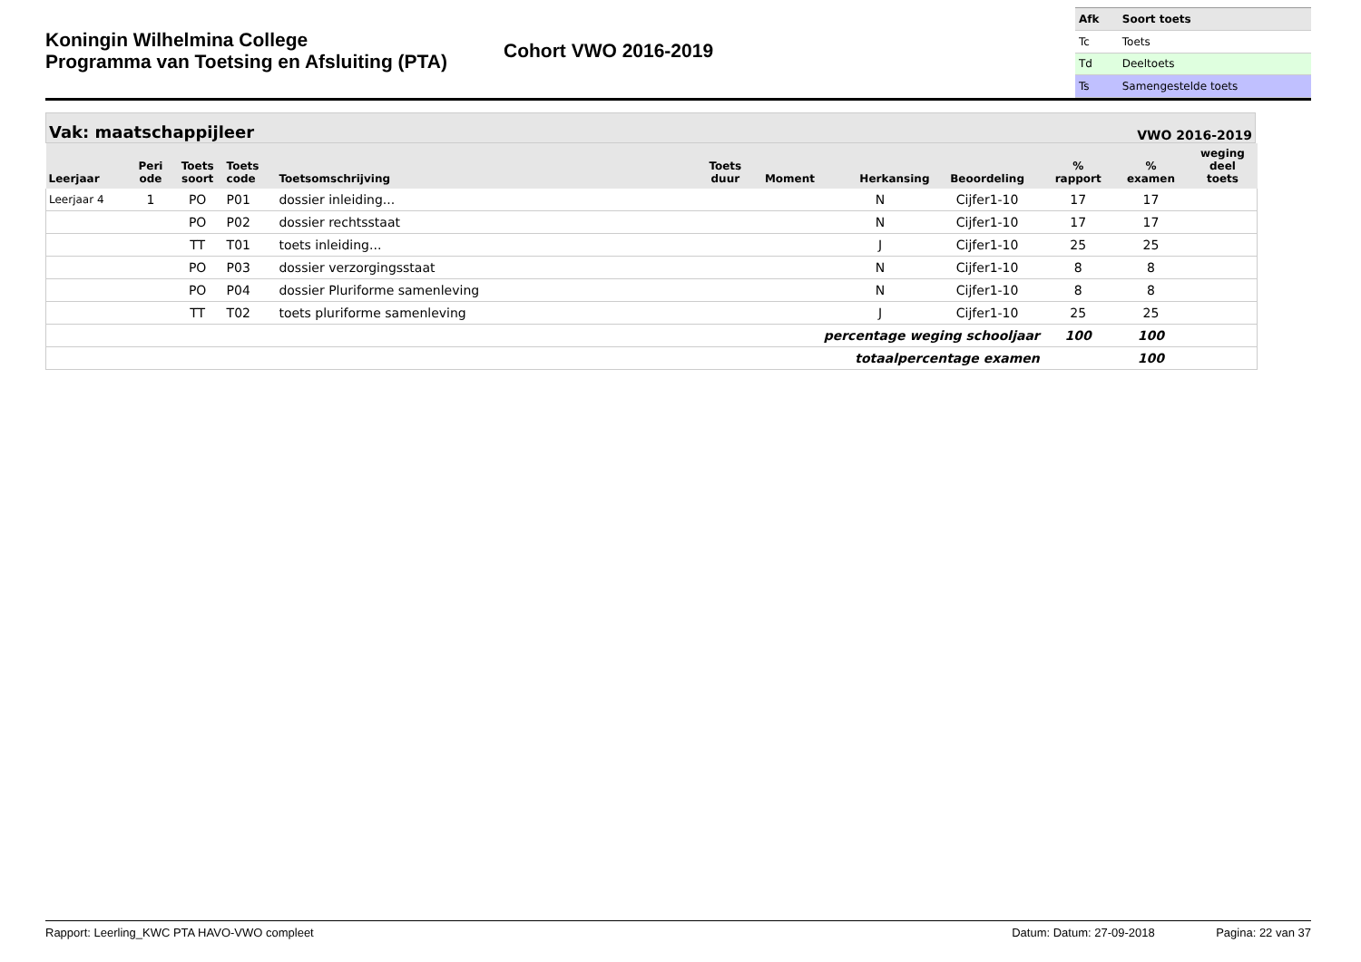Koningin Wilhelmina College
Programma van Toetsing en Afsluiting (PTA)
Cohort VWO 2016-2019
| Afk | Soort toets |
| Tc | Toets |
| Td | Deeltoets |
| Ts | Samengestelde toets |
Vak: maatschappijleer VWO 2016-2019
| Leerjaar | Peri ode | Toets soort | Toets code | Toetsomschrijving | Toets duur | Moment | Herkansing | Beoordeling | % rapport | % examen | weging deel toets |
| --- | --- | --- | --- | --- | --- | --- | --- | --- | --- | --- | --- |
| Leerjaar 4 | 1 | PO | P01 | dossier inleiding... | | | N | Cijfer1-10 | 17 | 17 | |
| | | PO | P02 | dossier rechtsstaat | | | N | Cijfer1-10 | 17 | 17 | |
| | | TT | T01 | toets inleiding... | | | J | Cijfer1-10 | 25 | 25 | |
| | | PO | P03 | dossier verzorgingsstaat | | | N | Cijfer1-10 | 8 | 8 | |
| | | PO | P04 | dossier Pluriforme samenleving | | | N | Cijfer1-10 | 8 | 8 | |
| | | TT | T02 | toets pluriforme samenleving | | | J | Cijfer1-10 | 25 | 25 | |
| percentage weging schooljaar | | | | | | | | | 100 | 100 | |
| totaalpercentage examen | | | | | | | | | | 100 | |
Rapport: Leerling_KWC PTA HAVO-VWO compleet Datum: Datum: 27-09-2018 Pagina: 22 van 37